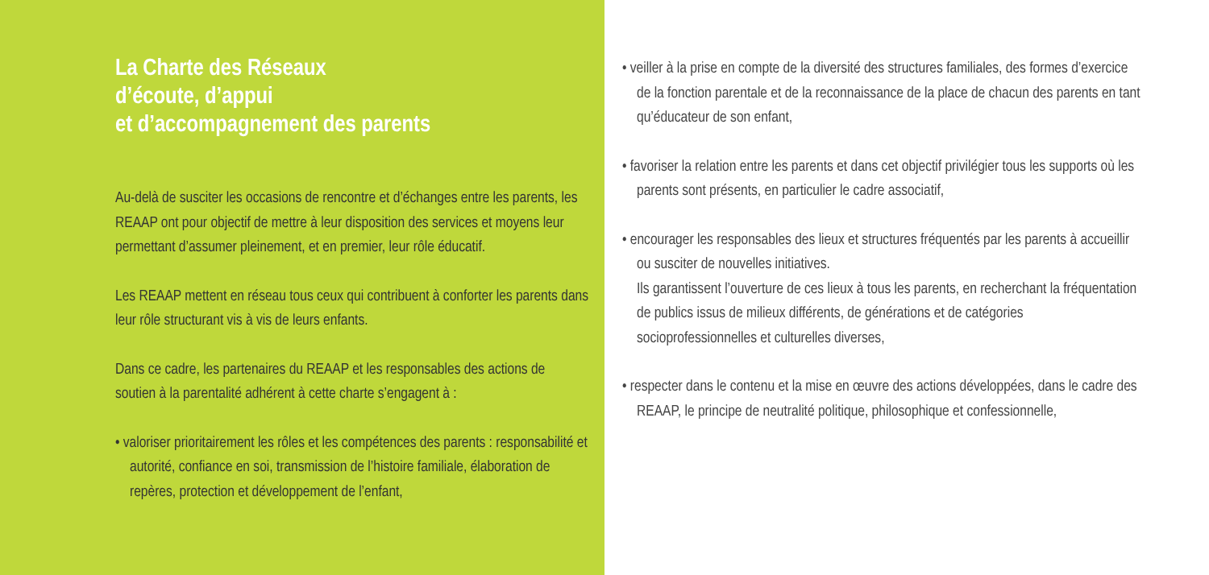La Charte des Réseaux
d’écoute, d’appui
et d’accompagnement des parents
Au-delà de susciter les occasions de rencontre et d’échanges entre les parents, les REAAP ont pour objectif de mettre à leur disposition des services et moyens leur permettant d’assumer pleinement, et en premier, leur rôle éducatif.
Les REAAP mettent en réseau tous ceux qui contribuent à conforter les parents dans leur rôle structurant vis à vis de leurs enfants.
Dans ce cadre, les partenaires du REAAP et les responsables des actions de soutien à la parentalité adhérent à cette charte s’engagent à :
• valoriser prioritairement les rôles et les compétences des parents : responsabilité et autorité, confiance en soi, transmission de l’histoire familiale, élaboration de repères, protection et développement de l’enfant,
• veiller à la prise en compte de la diversité des structures familiales, des formes d’exercice de la fonction parentale et de la reconnaissance de la place de chacun des parents en tant qu’éducateur de son enfant,
• favoriser la relation entre les parents et dans cet objectif privilégier tous les supports où les parents sont présents, en particulier le cadre associatif,
• encourager les responsables des lieux et structures fréquentés par les parents à accueillir ou susciter de nouvelles initiatives.
Ils garantissent l’ouverture de ces lieux à tous les parents, en recherchant la fréquentation de publics issus de milieux différents, de générations et de catégories socioprofessionnelles et culturelles diverses,
• respecter dans le contenu et la mise en œuvre des actions développées, dans le cadre des REAAP, le principe de neutralité politique, philosophique et confessionnelle,